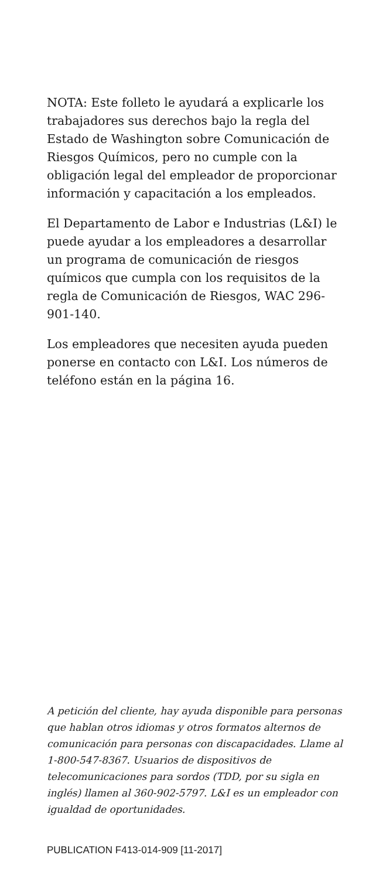NOTA: Este folleto le ayudará a explicarle los trabajadores sus derechos bajo la regla del Estado de Washington sobre Comunicación de Riesgos Químicos, pero no cumple con la obligación legal del empleador de proporcionar información y capacitación a los empleados.
El Departamento de Labor e Industrias (L&I) le puede ayudar a los empleadores a desarrollar un programa de comunicación de riesgos químicos que cumpla con los requisitos de la regla de Comunicación de Riesgos, WAC 296-901-140.
Los empleadores que necesiten ayuda pueden ponerse en contacto con L&I. Los números de teléfono están en la página 16.
A petición del cliente, hay ayuda disponible para personas que hablan otros idiomas y otros formatos alternos de comunicación para personas con discapacidades. Llame al 1-800-547-8367. Usuarios de dispositivos de telecomunicaciones para sordos (TDD, por su sigla en inglés) llamen al 360-902-5797. L&I es un empleador con igualdad de oportunidades.
PUBLICATION F413-014-909 [11-2017]